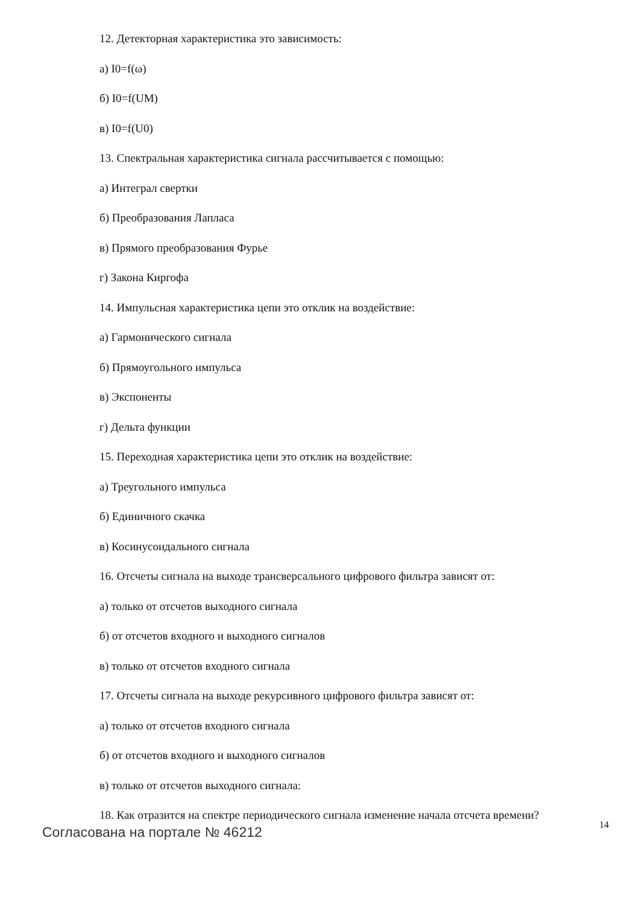12. Детекторная характеристика это зависимость:
а) I0=f(ω)
б) I0=f(UM)
в) I0=f(U0)
13. Спектральная характеристика сигнала рассчитывается с помощью:
а) Интеграл свертки
б) Преобразования Лапласа
в) Прямого преобразования Фурье
г) Закона Киргофа
14. Импульсная характеристика цепи это отклик на воздействие:
а) Гармонического сигнала
б) Прямоугольного импульса
в) Экспоненты
г) Дельта функции
15. Переходная характеристика цепи это отклик на воздействие:
а) Треугольного импульса
б) Единичного скачка
в) Косинусоидального сигнала
16. Отсчеты сигнала на выходе трансверсального цифрового фильтра зависят от:
а) только от отсчетов выходного сигнала
б) от отсчетов входного и выходного сигналов
в) только от отсчетов входного сигнала
17. Отсчеты сигнала на выходе рекурсивного цифрового фильтра зависят от:
а) только от отсчетов входного сигнала
б) от отсчетов входного и выходного сигналов
в) только от отсчетов выходного сигнала:
18. Как отразится на спектре периодического сигнала изменение начала отсчета времени?
Согласована на портале № 46212 14